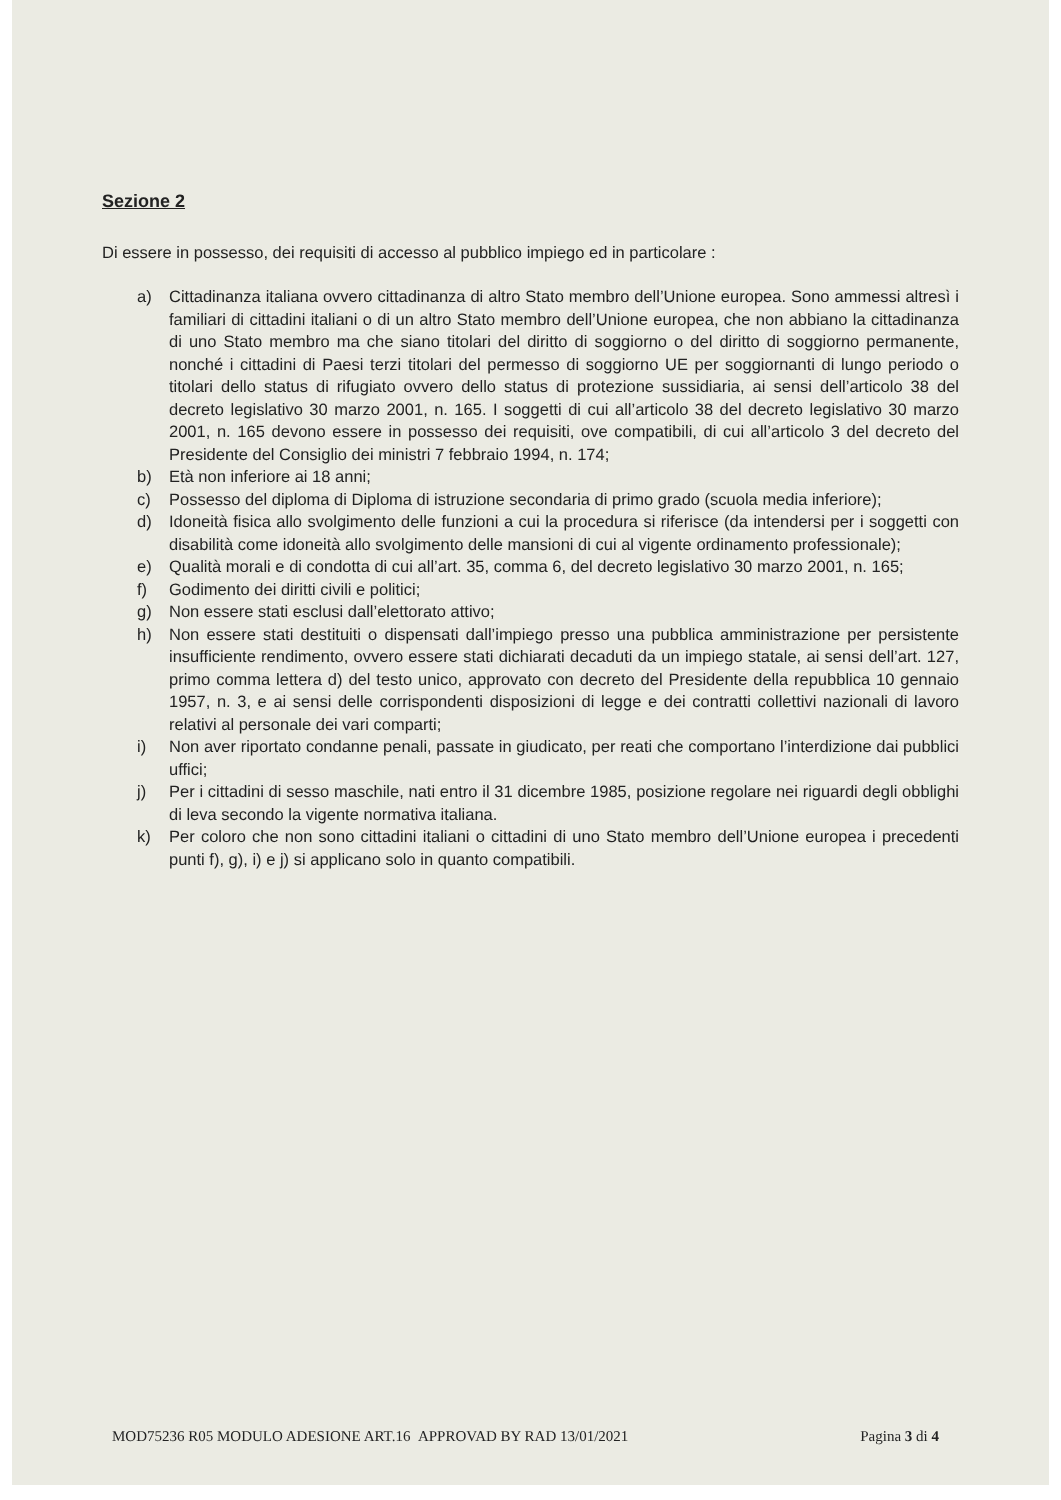Sezione 2
Di essere in possesso, dei requisiti di accesso al pubblico impiego ed in particolare :
a) Cittadinanza italiana ovvero cittadinanza di altro Stato membro dell’Unione europea. Sono ammessi altresì i familiari di cittadini italiani o di un altro Stato membro dell’Unione europea, che non abbiano la cittadinanza di uno Stato membro ma che siano titolari del diritto di soggiorno o del diritto di soggiorno permanente, nonché i cittadini di Paesi terzi titolari del permesso di soggiorno UE per soggiornanti di lungo periodo o titolari dello status di rifugiato ovvero dello status di protezione sussidiaria, ai sensi dell’articolo 38 del decreto legislativo 30 marzo 2001, n. 165. I soggetti di cui all’articolo 38 del decreto legislativo 30 marzo 2001, n. 165 devono essere in possesso dei requisiti, ove compatibili, di cui all’articolo 3 del decreto del Presidente del Consiglio dei ministri 7 febbraio 1994, n. 174;
b) Età non inferiore ai 18 anni;
c) Possesso del diploma di Diploma di istruzione secondaria di primo grado (scuola media inferiore);
d) Idoneità fisica allo svolgimento delle funzioni a cui la procedura si riferisce (da intendersi per i soggetti con disabilità come idoneità allo svolgimento delle mansioni di cui al vigente ordinamento professionale);
e) Qualità morali e di condotta di cui all’art. 35, comma 6, del decreto legislativo 30 marzo 2001, n. 165;
f) Godimento dei diritti civili e politici;
g) Non essere stati esclusi dall’elettorato attivo;
h) Non essere stati destituiti o dispensati dall’impiego presso una pubblica amministrazione per persistente insufficiente rendimento, ovvero essere stati dichiarati decaduti da un impiego statale, ai sensi dell’art. 127, primo comma lettera d) del testo unico, approvato con decreto del Presidente della repubblica 10 gennaio 1957, n. 3, e ai sensi delle corrispondenti disposizioni di legge e dei contratti collettivi nazionali di lavoro relativi al personale dei vari comparti;
i) Non aver riportato condanne penali, passate in giudicato, per reati che comportano l’interdizione dai pubblici uffici;
j) Per i cittadini di sesso maschile, nati entro il 31 dicembre 1985, posizione regolare nei riguardi degli obblighi di leva secondo la vigente normativa italiana.
k) Per coloro che non sono cittadini italiani o cittadini di uno Stato membro dell’Unione europea i precedenti punti f), g), i) e j) si applicano solo in quanto compatibili.
MOD75236 R05 MODULO ADESIONE ART.16 APPROVAD BY RAD 13/01/2021 Pagina 3 di 4